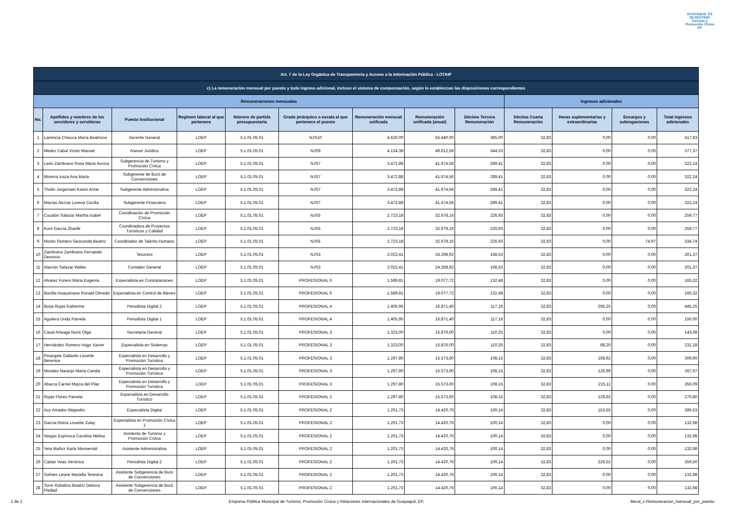GUAYAQUIL ES MI DESTINO
Turismo y Promoción Cívica EP
| Art. 7 de la Ley Orgánica de Transparencia y Acceso a la Información Pública - LOTAIP | | | | | | | | | | | | |
| c) La remuneración mensual por puesto y todo ingreso adicional, incluso el sistema de compensación, según lo establezcan las disposiciones correspondientes | | | | | | | | | | | | |
| Remuneraciones mensuales | | | | | | | | | Ingresos adicionales | | | |
| No. | Apellidos y nombres de los servidores y servidoras | Puesto Institucional | Regimen laboral al que pertenece | Número de partida presupuestaria | Grado jerárquico o escala al que pertenece el puesto | Remuneración mensual unificada | Remuneración unificada (anual) | Décimo Tercera Remuneración | Décima Cuarta Remuneración | Horas suplementarias y extraordinarias | Encargos y subrogaciones | Total ingresos adicionales |
| 1 | Lamincia Chiocca María Beatricce | Gerente General | LOEP | 5.1.01.05.01 | NJS10 | 4.620,00 | 55.440,00 | 385,00 | 32,83 | 0,00 | 0,00 | 417,83 |
| 2 | Mieles Cabal Víctor Manuel | Asesor Jurídico | LOEP | 5.1.01.05.01 | NJS9 | 4.134,38 | 49.612,56 | 344,53 | 32,83 | 0,00 | 0,00 | 377,37 |
| 3 | León Zambrano Rosa Maria Aurora | Subgerencia de Turismo y Promoción Cívica | LOEP | 5.1.01.05.01 | NJS7 | 3.472,88 | 41.674,56 | 289,41 | 32,83 | 0,00 | 0,00 | 322,24 |
| 4 | Moreira Icaza Ana Maria | Subgerente de Buró de Convenciones | LOEP | 5.1.01.05.01 | NJS7 | 3.472,88 | 41.674,56 | 289,41 | 32,83 | 0,00 | 0,00 | 322,24 |
| 5 | Thulin Jorgensen Karen Anne | Subgerente Administrativa | LOEP | 5.1.01.05.01 | NJS7 | 3.472,88 | 41.674,56 | 289,41 | 32,83 | 0,00 | 0,00 | 322,24 |
| 6 | Macías Alcívar Lorena Cecilia | Subgerente Financiera | LOEP | 5.1.01.05.01 | NJS7 | 3.472,88 | 41.674,56 | 289,41 | 32,83 | 0,00 | 0,00 | 322,24 |
| 7 | Cucalón Salazar Martha Isabel | Coordinación de Promoción Cívica | LOEP | 5.1.01.05.01 | NJS5 | 2.723,18 | 32.678,16 | 226,93 | 32,83 | 0,00 | 0,00 | 259,77 |
| 8 | Kure García Zharife | Coordinadora de Proyectos Turísticos y Calidad | LOEP | 5.1.01.05.01 | NJS5 | 2.723,18 | 32.678,16 | 226,93 | 32,83 | 0,00 | 0,00 | 259,77 |
| 9 | Morán Romero Geoconda Beatriz | Coordinador de Talento Humano | LOEP | 5.1.01.05.01 | NJS5 | 2.723,18 | 32.678,16 | 226,93 | 32,83 | 0,00 | 74,97 | 334,74 |
| 10 | Zambrano Zambrano Fernando Deonicio | Tesorero | LOEP | 5.1.01.05.01 | NJS3 | 2.022,41 | 24.268,92 | 168,53 | 32,83 | 0,00 | 0,00 | 201,37 |
| 11 | Alarcón Salazar Walter | Contador General | LOEP | 5.1.01.05.01 | NJS3 | 2.022,41 | 24.268,92 | 168,53 | 32,83 | 0,00 | 0,00 | 201,37 |
| 12 | Alvarez Forero Maria Eugenia | Especialista en Contrataciones | LOEP | 5.1.01.05.01 | PROFESIONAL 6 | 1.589,81 | 19.077,72 | 132,48 | 32,83 | 0,00 | 0,00 | 165,32 |
| 13 | Bonilla Huayamave Ronald Olmedo | Especialista en Control de Bienes | LOEP | 5.1.01.05.01 | PROFESIONAL 6 | 1.589,81 | 19.077,72 | 132,48 | 32,83 | 0,00 | 0,00 | 165,32 |
| 14 | Borja Rojas Katherine | Periodista Digital 2 | LOEP | 5.1.01.05.01 | PROFESIONAL 4 | 1.405,95 | 16.871,40 | 117,16 | 32,83 | 295,25 | 0,00 | 445,25 |
| 15 | Aguilera Unda Pamela | Periodista Digital 1 | LOEP | 5.1.01.05.01 | PROFESIONAL 4 | 1.405,95 | 16.871,40 | 117,16 | 32,83 | 0,00 | 0,00 | 150,00 |
| 16 | Casal Arteaga Nuris Olga | Secretaria General | LOEP | 5.1.01.05.01 | PROFESIONAL 3 | 1.323,00 | 15.876,00 | 110,25 | 32,83 | 0,00 | 0,00 | 143,08 |
| 17 | Hernández Romero Hugo Xavier | Especialista en Sistemas | LOEP | 5.1.01.05.01 | PROFESIONAL 3 | 1.323,00 | 15.876,00 | 110,25 | 32,83 | 88,20 | 0,00 | 231,28 |
| 18 | Pinargote Gallardo Lissette Berenice | Especialista en Desarrollo y Promoción Turística | LOEP | 5.1.01.05.01 | PROFESIONAL 3 | 1.297,80 | 15.573,60 | 108,15 | 32,83 | 168,92 | 0,00 | 309,90 |
| 19 | Morales Naranjo Maria Camila | Especialista en Desarrollo y Promoción Turística | LOEP | 5.1.01.05.01 | PROFESIONAL 3 | 1.297,80 | 15.573,60 | 108,15 | 32,83 | 126,99 | 0,00 | 267,97 |
| 20 | Abarca Carriel Mayra del Pilar | Especialista en Desarrollo y Promoción Turística | LOEP | 5.1.01.05.01 | PROFESIONAL 3 | 1.297,80 | 15.573,60 | 108,15 | 32,83 | 215,11 | 0,00 | 356,09 |
| 21 | Rojas Flores Pamela | Especialista en Desarrollo Turístico | LOEP | 5.1.01.05.01 | PROFESIONAL 2 | 1.297,80 | 15.573,60 | 108,15 | 32,83 | 129,82 | 0,00 | 270,80 |
| 22 | Auz Amador Alejandro | Especialista Digital | LOEP | 5.1.01.05.01 | PROFESIONAL 2 | 1.201,73 | 14.420,76 | 100,14 | 32,83 | 153,55 | 0,00 | 286,53 |
| 23 | García Reina Lissette Zulay | Especialista en Promoción Cívica 1 | LOEP | 5.1.01.05.01 | PROFESIONAL 2 | 1.201,73 | 14.420,76 | 100,14 | 32,83 | 0,00 | 0,00 | 132,98 |
| 24 | Vargas Espinoza Carolina Melisa | Asistente de Turismo y Promoción Cívica | LOEP | 5.1.01.05.01 | PROFESIONAL 2 | 1.201,73 | 14.420,76 | 100,14 | 32,83 | 0,00 | 0,00 | 132,98 |
| 25 | Yela Muñoz Karla Monserratt | Asistente Administrativa | LOEP | 5.1.01.05.01 | PROFESIONAL 2 | 1.201,73 | 14.420,76 | 100,14 | 32,83 | 0,00 | 0,00 | 132,98 |
| 26 | Cattan Veas Verónica | Periodista Digital 2 | LOEP | 5.1.01.05.01 | PROFESIONAL 2 | 1.201,73 | 14.420,76 | 100,14 | 32,83 | 226,52 | 0,00 | 359,50 |
| 27 | Solines Leone Mariella Teresina | Asistente Subgerencia de Buró de Convenciones | LOEP | 5.1.01.05.01 | PROFESIONAL 2 | 1.201,73 | 14.420,76 | 100,14 | 32,83 | 0,00 | 0,00 | 132,98 |
| 28 | Torre Robalino Beatriz Debora Piedad | Asistente Subgerencia de Buró de Convenciones | LOEP | 5.1.01.05.01 | PROFESIONAL 2 | 1.201,73 | 14.420,76 | 100,14 | 32,83 | 0,00 | 0,00 | 132,98 |
1 de 2 Empresa Pública Municipal de Turismo, Promoción Cívica y Relaciones Internacionales de Guayaquil, EP. literal_c-Remuneracion_mensual_por_puesto